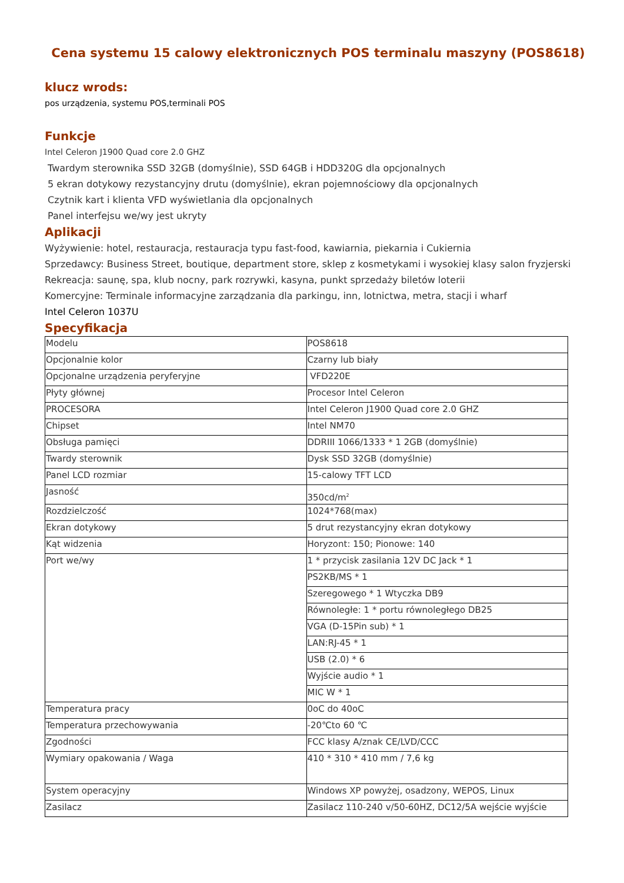Cena systemu 15 calowy elektronicznych POS terminalu maszyny (POS8618)
klucz wrods:
pos urządzenia, systemu POS,terminali POS
Funkcje
Intel Celeron J1900 Quad core 2.0 GHZ
Twardym sterownika SSD 32GB (domyślnie), SSD 64GB i HDD320G dla opcjonalnych
5 ekran dotykowy rezystancyjny drutu (domyślnie), ekran pojemnościowy dla opcjonalnych
Czytnik kart i klienta VFD wyświetlania dla opcjonalnych
Panel interfejsu we/wy jest ukryty
Aplikacji
Wyżywienie: hotel, restauracja, restauracja typu fast-food, kawiarnia, piekarnia i Cukiernia
Sprzedawcy: Business Street, boutique, department store, sklep z kosmetykami i wysokiej klasy salon fryzjerski
Rekreacja: saunę, spa, klub nocny, park rozrywki, kasyna, punkt sprzedaży biletów loterii
Komercyjne: Terminale informacyjne zarządzania dla parkingu, inn, lotnictwa, metra, stacji i wharf
Intel Celeron 1037U
Specyfikacja
| Modelu | POS8618 |
| Opcjonalnie kolor | Czarny lub biały |
| Opcjonalne urządzenia peryferyjne | VFD220E |
| Płyty głównej | Procesor Intel Celeron |
| PROCESORA | Intel Celeron J1900 Quad core 2.0 GHZ |
| Chipset | Intel NM70 |
| Obsługa pamięci | DDRIII 1066/1333 * 1 2GB (domyślnie) |
| Twardy sterownik | Dysk SSD 32GB (domyślnie) |
| Panel LCD rozmiar | 15-calowy TFT LCD |
| Jasność | 350cd/m<sup>2</sup> |
| Rozdzielczość | 1024*768(max) |
| Ekran dotykowy | 5 drut rezystancyjny ekran dotykowy |
| Kąt widzenia | Horyzont: 150; Pionowe: 140 |
| Port we/wy | 1 * przycisk zasilania 12V DC Jack * 1 |
| | PS2KB/MS * 1 |
| | Szeregowego * 1 Wtyczka DB9 |
| | Równoległe: 1 * portu równoległego DB25 |
| | VGA (D-15Pin sub) * 1 |
| | LAN:RJ-45 * 1 |
| | USB (2.0) * 6 |
| | Wyjście audio * 1 |
| | MIC W * 1 |
| Temperatura pracy | 0oC do 40oC |
| Temperatura przechowywania | -20℃to 60 ℃ |
| Zgodności | FCC klasy A/znak CE/LVD/CCC |
| Wymiary opakowania / Waga | 410 * 310 * 410 mm / 7,6 kg |
| System operacyjny | Windows XP powyżej, osadzony, WEPOS, Linux |
| Zasilacz | Zasilacz 110-240 v/50-60HZ, DC12/5A wejście wyjście |